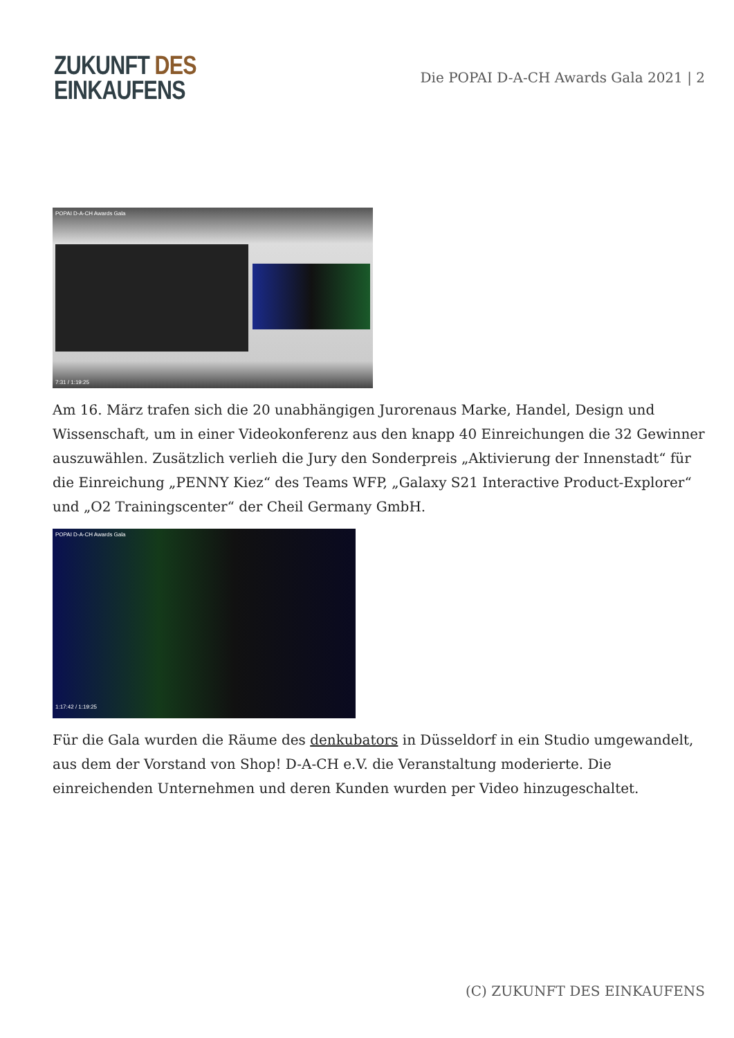ZUKUNFT DES
EINKAUFENS
Die POPAI D-A-CH Awards Gala 2021 | 2
POPAI D-A-CH Awards Gala
7:31 / 1:19:25
Am 16. März trafen sich die 20 unabhängigen Jurorenaus Marke, Handel, Design und Wissenschaft, um in einer Videokonferenz aus den knapp 40 Einreichungen die 32 Gewinner auszuwählen. Zusätzlich verlieh die Jury den Sonderpreis „Aktivierung der Innenstadt“ für die Einreichung „PENNY Kiez“ des Teams WFP, „Galaxy S21 Interactive Product-Explorer“ und „O2 Trainingscenter“ der Cheil Germany GmbH.
POPAI D-A-CH Awards Gala
1:17:42 / 1:19:25
Für die Gala wurden die Räume des denkubators in Düsseldorf in ein Studio umgewandelt, aus dem der Vorstand von Shop! D-A-CH e.V. die Veranstaltung moderierte. Die einreichenden Unternehmen und deren Kunden wurden per Video hinzugeschaltet.
(C) ZUKUNFT DES EINKAUFENS